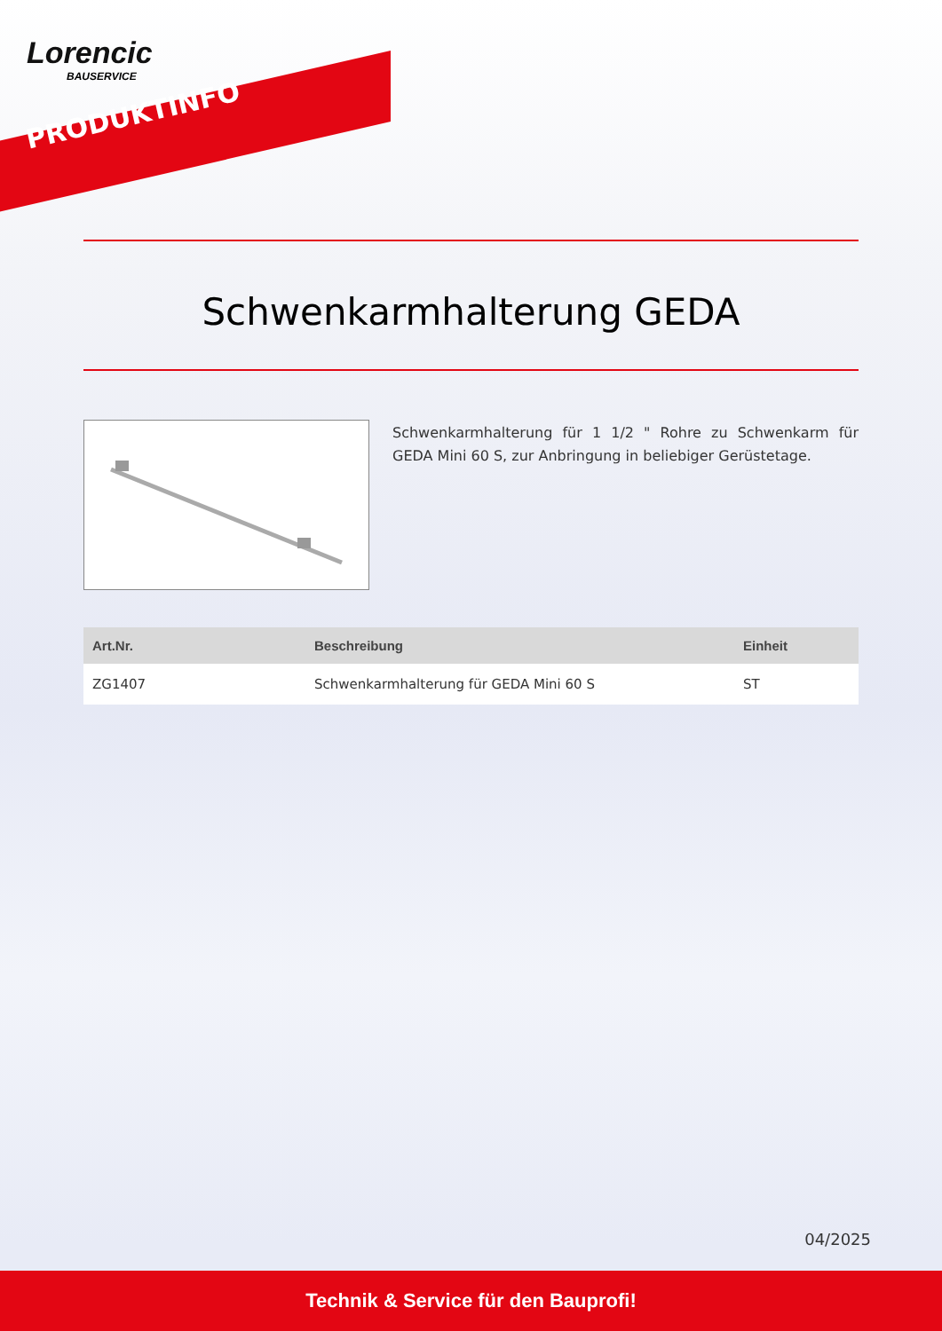Lorencic
BAUSERVICE
PRODUKTINFO
Schwenkarmhalterung GEDA
Schwenkarmhalterung für 1 1/2 " Rohre zu Schwenkarm für GEDA Mini 60 S, zur Anbringung in beliebiger Gerüstetage.
| Art.Nr. | Beschreibung | Einheit |
| --- | --- | --- |
| ZG1407 | Schwenkarmhalterung für GEDA Mini 60 S | ST |
04/2025
Technik & Service für den Bauprofi!